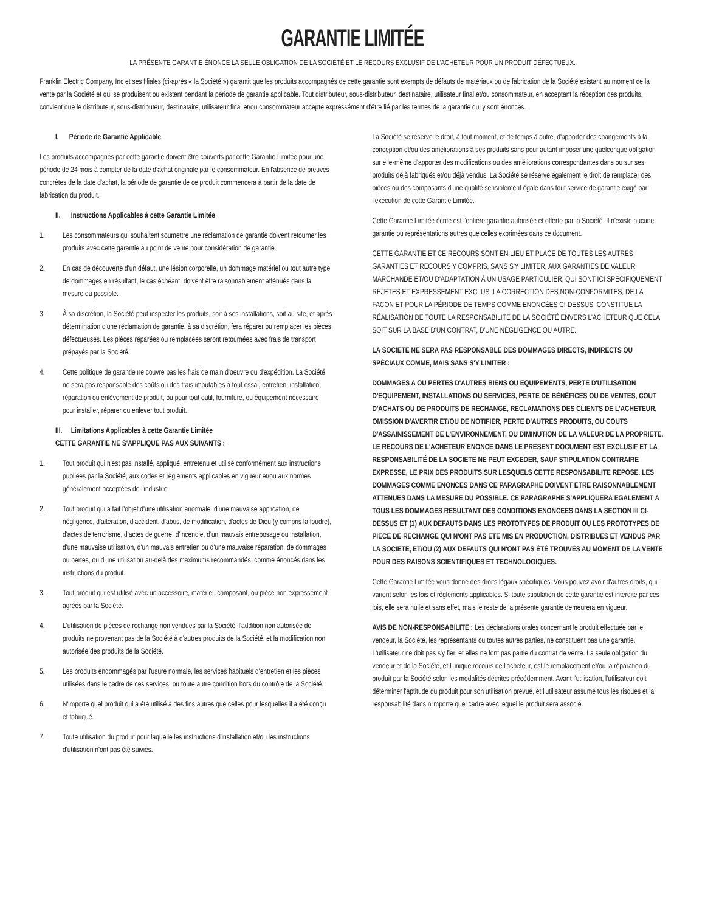GARANTIE LIMITÉE
LA PRÉSENTE GARANTIE ÉNONCE LA SEULE OBLIGATION DE LA SOCIÉTÉ ET LE RECOURS EXCLUSIF DE L'ACHETEUR POUR UN PRODUIT DÉFECTUEUX.
Franklin Electric Company, Inc et ses filiales (ci-après « la Société ») garantit que les produits accompagnés de cette garantie sont exempts de défauts de matériaux ou de fabrication de la Société existant au moment de la vente par la Société et qui se produisent ou existent pendant la période de garantie applicable. Tout distributeur, sous-distributeur, destinataire, utilisateur final et/ou consommateur, en acceptant la réception des produits, convient que le distributeur, sous-distributeur, destinataire, utilisateur final et/ou consommateur accepte expressément d'être lié par les termes de la garantie qui y sont énoncés.
I. Période de Garantie Applicable
Les produits accompagnés par cette garantie doivent être couverts par cette Garantie Limitée pour une période de 24 mois à compter de la date d'achat originale par le consommateur. En l'absence de preuves concrètes de la date d'achat, la période de garantie de ce produit commencera à partir de la date de fabrication du produit.
II. Instructions Applicables à cette Garantie Limitée
1. Les consommateurs qui souhaitent soumettre une réclamation de garantie doivent retourner les produits avec cette garantie au point de vente pour considération de garantie.
2. En cas de découverte d'un défaut, une lésion corporelle, un dommage matériel ou tout autre type de dommages en résultant, le cas échéant, doivent être raisonnablement atténués dans la mesure du possible.
3. À sa discrétion, la Société peut inspecter les produits, soit à ses installations, soit au site, et après détermination d'une réclamation de garantie, à sa discrétion, fera réparer ou remplacer les pièces défectueuses. Les pièces réparées ou remplacées seront retournées avec frais de transport prépayés par la Société.
4. Cette politique de garantie ne couvre pas les frais de main d'oeuvre ou d'expédition. La Société ne sera pas responsable des coûts ou des frais imputables à tout essai, entretien, installation, réparation ou enlèvement de produit, ou pour tout outil, fourniture, ou équipement nécessaire pour installer, réparer ou enlever tout produit.
III. Limitations Applicables à cette Garantie Limitée
CETTE GARANTIE NE S'APPLIQUE PAS AUX SUIVANTS :
1. Tout produit qui n'est pas installé, appliqué, entretenu et utilisé conformément aux instructions publiées par la Société, aux codes et règlements applicables en vigueur et/ou aux normes généralement acceptées de l'industrie.
2. Tout produit qui a fait l'objet d'une utilisation anormale, d'une mauvaise application, de négligence, d'altération, d'accident, d'abus, de modification, d'actes de Dieu (y compris la foudre), d'actes de terrorisme, d'actes de guerre, d'incendie, d'un mauvais entreposage ou installation, d'une mauvaise utilisation, d'un mauvais entretien ou d'une mauvaise réparation, de dommages ou pertes, ou d'une utilisation au-delà des maximums recommandés, comme énoncés dans les instructions du produit.
3. Tout produit qui est utilisé avec un accessoire, matériel, composant, ou pièce non expressément agréés par la Société.
4. L'utilisation de pièces de rechange non vendues par la Société, l'addition non autorisée de produits ne provenant pas de la Société à d'autres produits de la Société, et la modification non autorisée des produits de la Société.
5. Les produits endommagés par l'usure normale, les services habituels d'entretien et les pièces utilisées dans le cadre de ces services, ou toute autre condition hors du contrôle de la Société.
6. N'importe quel produit qui a été utilisé à des fins autres que celles pour lesquelles il a été conçu et fabriqué.
7. Toute utilisation du produit pour laquelle les instructions d'installation et/ou les instructions d'utilisation n'ont pas été suivies.
La Société se réserve le droit, à tout moment, et de temps à autre, d'apporter des changements à la conception et/ou des améliorations à ses produits sans pour autant imposer une quelconque obligation sur elle-même d'apporter des modifications ou des améliorations correspondantes dans ou sur ses produits déjà fabriqués et/ou déjà vendus. La Société se réserve également le droit de remplacer des pièces ou des composants d'une qualité sensiblement égale dans tout service de garantie exigé par l'exécution de cette Garantie Limitée.
Cette Garantie Limitée écrite est l'entière garantie autorisée et offerte par la Société. Il n'existe aucune garantie ou représentations autres que celles exprimées dans ce document.
CETTE GARANTIE ET CE RECOURS SONT EN LIEU ET PLACE DE TOUTES LES AUTRES GARANTIES ET RECOURS Y COMPRIS, SANS S'Y LIMITER, AUX GARANTIES DE VALEUR MARCHANDE ET/OU D'ADAPTATION À UN USAGE PARTICULIER, QUI SONT ICI SPECIFIQUEMENT REJETES ET EXPRESSEMENT EXCLUS. LA CORRECTION DES NON-CONFORMITÉS, DE LA FACON ET POUR LA PÉRIODE DE TEMPS COMME ENONCÉES CI-DESSUS, CONSTITUE LA RÉALISATION DE TOUTE LA RESPONSABILITÉ DE LA SOCIÉTÉ ENVERS L'ACHETEUR QUE CELA SOIT SUR LA BASE D'UN CONTRAT, D'UNE NÉGLIGENCE OU AUTRE.
LA SOCIETE NE SERA PAS RESPONSABLE DES DOMMAGES DIRECTS, INDIRECTS OU SPÉCIAUX COMME, MAIS SANS S'Y LIMITER :
DOMMAGES A OU PERTES D'AUTRES BIENS OU EQUIPEMENTS, PERTE D'UTILISATION D'EQUIPEMENT, INSTALLATIONS OU SERVICES, PERTE DE BÉNÉFICES OU DE VENTES, COUT D'ACHATS OU DE PRODUITS DE RECHANGE, RECLAMATIONS DES CLIENTS DE L'ACHETEUR, OMISSION D'AVERTIR ET/OU DE NOTIFIER, PERTE D'AUTRES PRODUITS, OU COUTS D'ASSAINISSEMENT DE L'ENVIRONNEMENT, OU DIMINUTION DE LA VALEUR DE LA PROPRIETE. LE RECOURS DE L'ACHETEUR ENONCE DANS LE PRESENT DOCUMENT EST EXCLUSIF ET LA RESPONSABILITÉ DE LA SOCIETE NE PEUT EXCEDER, SAUF STIPULATION CONTRAIRE EXPRESSE, LE PRIX DES PRODUITS SUR LESQUELS CETTE RESPONSABILITE REPOSE. LES DOMMAGES COMME ENONCES DANS CE PARAGRAPHE DOIVENT ETRE RAISONNABLEMENT ATTENUES DANS LA MESURE DU POSSIBLE. CE PARAGRAPHE S'APPLIQUERA EGALEMENT A TOUS LES DOMMAGES RESULTANT DES CONDITIONS ENONCEES DANS LA SECTION III CI-DESSUS ET (1) AUX DEFAUTS DANS LES PROTOTYPES DE PRODUIT OU LES PROTOTYPES DE PIECE DE RECHANGE QUI N'ONT PAS ETE MIS EN PRODUCTION, DISTRIBUES ET VENDUS PAR LA SOCIETE, ET/OU (2) AUX DEFAUTS QUI N'ONT PAS ÉTÉ TROUVÉS AU MOMENT DE LA VENTE POUR DES RAISONS SCIENTIFIQUES ET TECHNOLOGIQUES.
Cette Garantie Limitée vous donne des droits légaux spécifiques. Vous pouvez avoir d'autres droits, qui varient selon les lois et règlements applicables. Si toute stipulation de cette garantie est interdite par ces lois, elle sera nulle et sans effet, mais le reste de la présente garantie demeurera en vigueur.
AVIS DE NON-RESPONSABILITE : Les déclarations orales concernant le produit effectuée par le vendeur, la Société, les représentants ou toutes autres parties, ne constituent pas une garantie. L'utilisateur ne doit pas s'y fier, et elles ne font pas partie du contrat de vente. La seule obligation du vendeur et de la Société, et l'unique recours de l'acheteur, est le remplacement et/ou la réparation du produit par la Société selon les modalités décrites précédemment. Avant l'utilisation, l'utilisateur doit déterminer l'aptitude du produit pour son utilisation prévue, et l'utilisateur assume tous les risques et la responsabilité dans n'importe quel cadre avec lequel le produit sera associé.